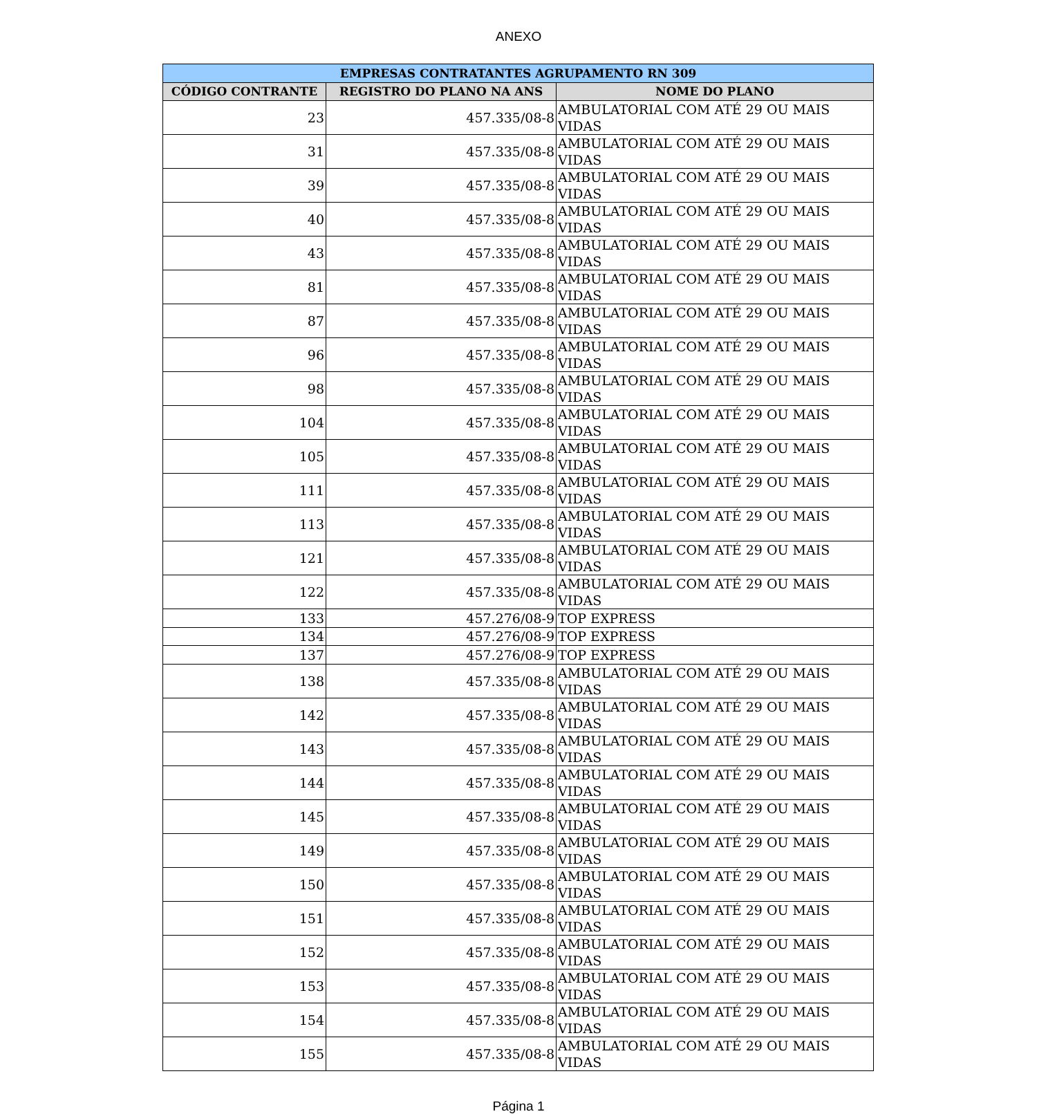ANEXO
| EMPRESAS CONTRATANTES AGRUPAMENTO RN 309 | | |
| --- | --- | --- |
| CÓDIGO CONTRANTE | REGISTRO DO PLANO NA ANS | NOME DO PLANO |
| 23 | 457.335/08-8 | AMBULATORIAL COM ATÉ 29 OU MAIS VIDAS |
| 31 | 457.335/08-8 | AMBULATORIAL COM ATÉ 29 OU MAIS VIDAS |
| 39 | 457.335/08-8 | AMBULATORIAL COM ATÉ 29 OU MAIS VIDAS |
| 40 | 457.335/08-8 | AMBULATORIAL COM ATÉ 29 OU MAIS VIDAS |
| 43 | 457.335/08-8 | AMBULATORIAL COM ATÉ 29 OU MAIS VIDAS |
| 81 | 457.335/08-8 | AMBULATORIAL COM ATÉ 29 OU MAIS VIDAS |
| 87 | 457.335/08-8 | AMBULATORIAL COM ATÉ 29 OU MAIS VIDAS |
| 96 | 457.335/08-8 | AMBULATORIAL COM ATÉ 29 OU MAIS VIDAS |
| 98 | 457.335/08-8 | AMBULATORIAL COM ATÉ 29 OU MAIS VIDAS |
| 104 | 457.335/08-8 | AMBULATORIAL COM ATÉ 29 OU MAIS VIDAS |
| 105 | 457.335/08-8 | AMBULATORIAL COM ATÉ 29 OU MAIS VIDAS |
| 111 | 457.335/08-8 | AMBULATORIAL COM ATÉ 29 OU MAIS VIDAS |
| 113 | 457.335/08-8 | AMBULATORIAL COM ATÉ 29 OU MAIS VIDAS |
| 121 | 457.335/08-8 | AMBULATORIAL COM ATÉ 29 OU MAIS VIDAS |
| 122 | 457.335/08-8 | AMBULATORIAL COM ATÉ 29 OU MAIS VIDAS |
| 133 | 457.276/08-9 | TOP EXPRESS |
| 134 | 457.276/08-9 | TOP EXPRESS |
| 137 | 457.276/08-9 | TOP EXPRESS |
| 138 | 457.335/08-8 | AMBULATORIAL COM ATÉ 29 OU MAIS VIDAS |
| 142 | 457.335/08-8 | AMBULATORIAL COM ATÉ 29 OU MAIS VIDAS |
| 143 | 457.335/08-8 | AMBULATORIAL COM ATÉ 29 OU MAIS VIDAS |
| 144 | 457.335/08-8 | AMBULATORIAL COM ATÉ 29 OU MAIS VIDAS |
| 145 | 457.335/08-8 | AMBULATORIAL COM ATÉ 29 OU MAIS VIDAS |
| 149 | 457.335/08-8 | AMBULATORIAL COM ATÉ 29 OU MAIS VIDAS |
| 150 | 457.335/08-8 | AMBULATORIAL COM ATÉ 29 OU MAIS VIDAS |
| 151 | 457.335/08-8 | AMBULATORIAL COM ATÉ 29 OU MAIS VIDAS |
| 152 | 457.335/08-8 | AMBULATORIAL COM ATÉ 29 OU MAIS VIDAS |
| 153 | 457.335/08-8 | AMBULATORIAL COM ATÉ 29 OU MAIS VIDAS |
| 154 | 457.335/08-8 | AMBULATORIAL COM ATÉ 29 OU MAIS VIDAS |
| 155 | 457.335/08-8 | AMBULATORIAL COM ATÉ 29 OU MAIS VIDAS |
Página 1